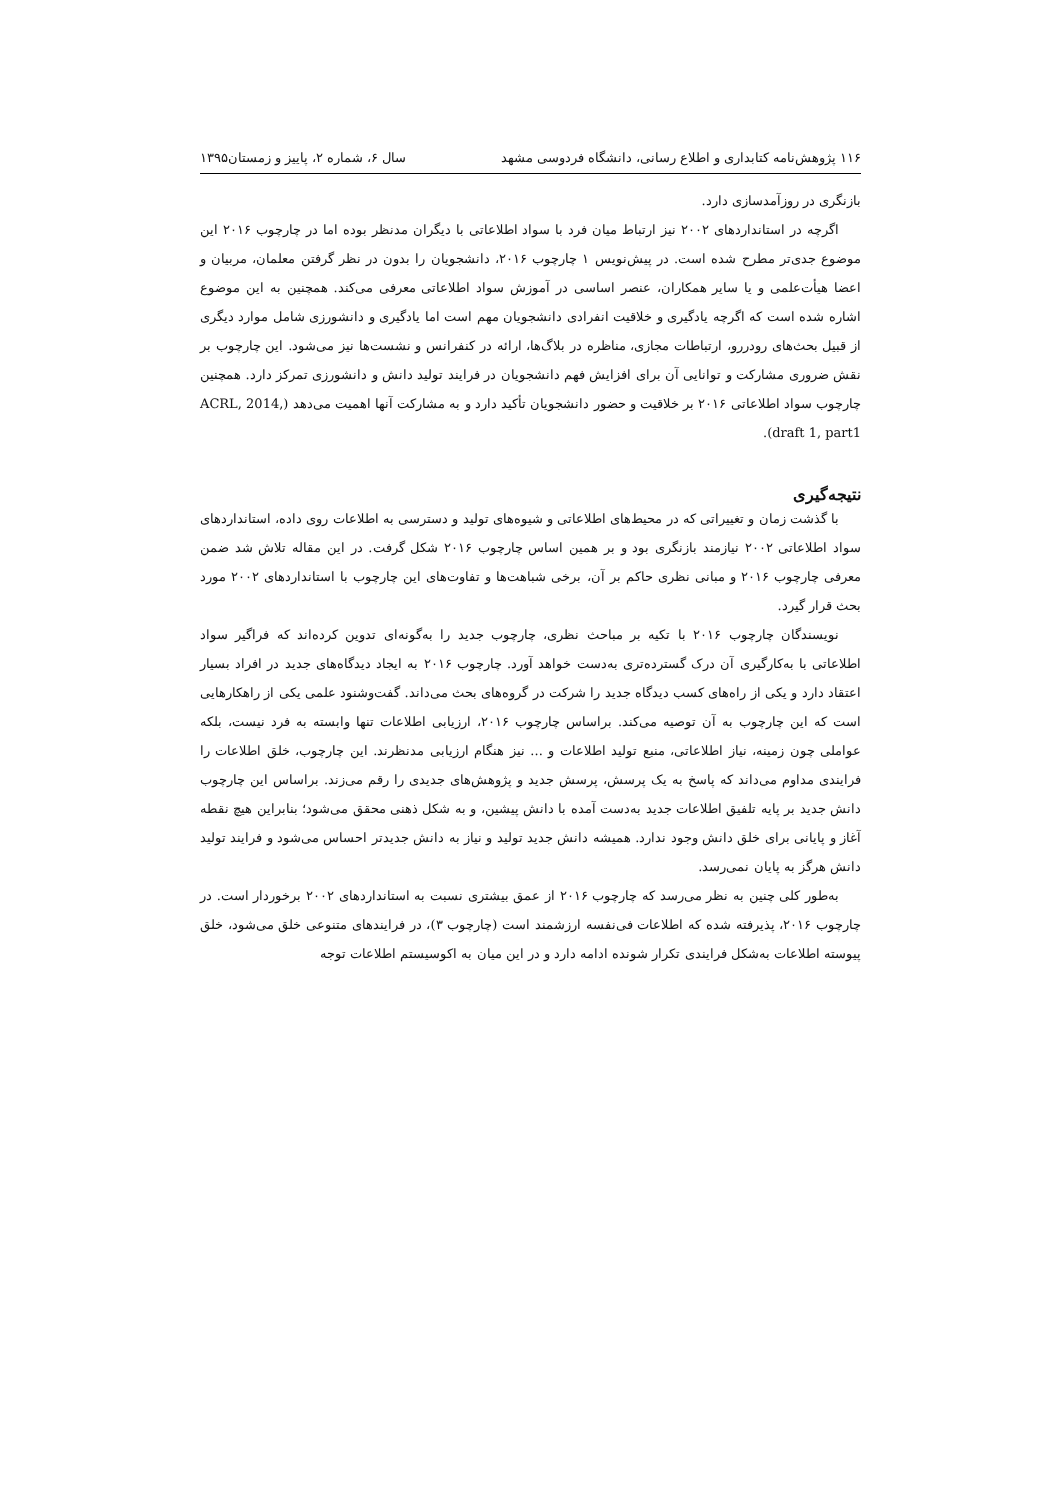۱۱۶ پژوهش‌نامه کتابداری و اطلاع رسانی، دانشگاه فردوسی مشهد سال ۶، شماره ۲، پاییز و زمستان۱۳۹۵
بازنگری در روزآمدسازی دارد.
اگرچه در استانداردهای ۲۰۰۲ نیز ارتباط میان فرد با سواد اطلاعاتی با دیگران مدنظر بوده اما در چارچوب ۲۰۱۶ این موضوع جدی‌تر مطرح شده است. در پیش‌نویس ۱ چارچوب ۲۰۱۶، دانشجویان را بدون در نظر گرفتن معلمان، مربیان و اعضا هیأت‌علمی و یا سایر همکاران، عنصر اساسی در آموزش سواد اطلاعاتی معرفی می‌کند. همچنین به این موضوع اشاره شده است که اگرچه یادگیری و خلاقیت انفرادی دانشجویان مهم است اما یادگیری و دانشورزی شامل موارد دیگری از قبیل بحث‌های رودررو، ارتباطات مجازی، مناظره در بلاگ‌ها، ارائه در کنفرانس و نشست‌ها نیز می‌شود. این چارچوب بر نقش ضروری مشارکت و توانایی آن برای افزایش فهم دانشجویان در فرایند تولید دانش و دانشورزی تمرکز دارد. همچنین چارچوب سواد اطلاعاتی ۲۰۱۶ بر خلاقیت و حضور دانشجویان تأکید دارد و به مشارکت آنها اهمیت می‌دهد (ACRL, 2014, draft 1, part1).
نتیجه‌گیری
با گذشت زمان و تغییراتی که در محیط‌های اطلاعاتی و شیوه‌های تولید و دسترسی به اطلاعات روی داده، استانداردهای سواد اطلاعاتی ۲۰۰۲ نیازمند بازنگری بود و بر همین اساس چارچوب ۲۰۱۶ شکل گرفت. در این مقاله تلاش شد ضمن معرفی چارچوب ۲۰۱۶ و مبانی نظری حاکم بر آن، برخی شباهت‌ها و تفاوت‌های این چارچوب با استانداردهای ۲۰۰۲ مورد بحث قرار گیرد.
نویسندگان چارچوب ۲۰۱۶ با تکیه بر مباحث نظری، چارچوب جدید را به‌گونه‌ای تدوین کرده‌اند که فراگیر سواد اطلاعاتی با به‌کارگیری آن درک گسترده‌تری به‌دست خواهد آورد. چارچوب ۲۰۱۶ به ایجاد دیدگاه‌های جدید در افراد بسیار اعتقاد دارد و یکی از راه‌های کسب دیدگاه جدید را شرکت در گروه‌های بحث می‌داند. گفت‌وشنود علمی یکی از راهکارهایی است که این چارچوب به آن توصیه می‌کند. براساس چارچوب ۲۰۱۶، ارزیابی اطلاعات تنها وابسته به فرد نیست، بلکه عواملی چون زمینه، نیاز اطلاعاتی، منبع تولید اطلاعات و ... نیز هنگام ارزیابی مدنظرند. این چارچوب، خلق اطلاعات را فرایندی مداوم می‌داند که پاسخ به یک پرسش، پرسش جدید و پژوهش‌های جدیدی را رقم می‌زند. براساس این چارچوب دانش جدید بر پایه تلفیق اطلاعات جدید به‌دست آمده با دانش پیشین، و به شکل ذهنی محقق می‌شود؛ بنابراین هیچ نقطه آغاز و پایانی برای خلق دانش وجود ندارد. همیشه دانش جدید تولید و نیاز به دانش جدیدتر احساس می‌شود و فرایند تولید دانش هرگز به پایان نمی‌رسد.
به‌طور کلی چنین به نظر می‌رسد که چارچوب ۲۰۱۶ از عمق بیشتری نسبت به استانداردهای ۲۰۰۲ برخوردار است. در چارچوب ۲۰۱۶، پذیرفته شده که اطلاعات فی‌نفسه ارزشمند است (چارچوب ۳)، در فرایندهای متنوعی خلق می‌شود، خلق پیوسته اطلاعات به‌شکل فرایندی تکرار شونده ادامه دارد و در این میان به اکوسیستم اطلاعات توجه